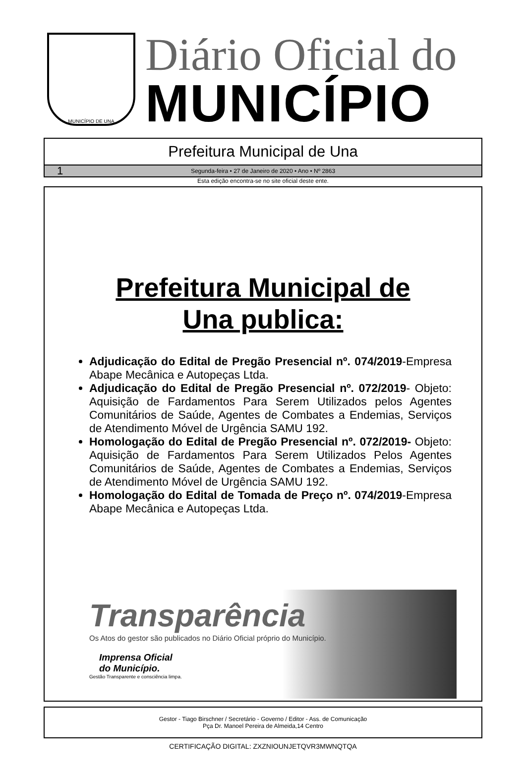MUNICÍPIO DE UNA
Diário Oficial do
MUNICÍPIO
Prefeitura Municipal de Una
1 Segunda-feira • 27 de Janeiro de 2020 • Ano • Nº 2863
Esta edição encontra-se no site oficial deste ente.
Prefeitura Municipal de
Una publica:
Adjudicação do Edital de Pregão Presencial nº. 074/2019-Empresa Abape Mecânica e Autopeças Ltda.
Adjudicação do Edital de Pregão Presencial nº. 072/2019- Objeto: Aquisição de Fardamentos Para Serem Utilizados pelos Agentes Comunitários de Saúde, Agentes de Combates a Endemias, Serviços de Atendimento Móvel de Urgência SAMU 192.
Homologação do Edital de Pregão Presencial nº. 072/2019- Objeto: Aquisição de Fardamentos Para Serem Utilizados Pelos Agentes Comunitários de Saúde, Agentes de Combates a Endemias, Serviços de Atendimento Móvel de Urgência SAMU 192.
Homologação do Edital de Tomada de Preço nº. 074/2019-Empresa Abape Mecânica e Autopeças Ltda.
Transparência
Os Atos do gestor são publicados no Diário Oficial próprio do Município.
Imprensa Oficial
do Município.
Gestão Transparente e consciência limpa.
Gestor - Tiago Birschner / Secretário - Governo / Editor - Ass. de Comunicação
Pça Dr. Manoel Pereira de Almeida,14 Centro
CERTIFICAÇÃO DIGITAL: ZXZNIOUNJETQVR3MWNQTQA